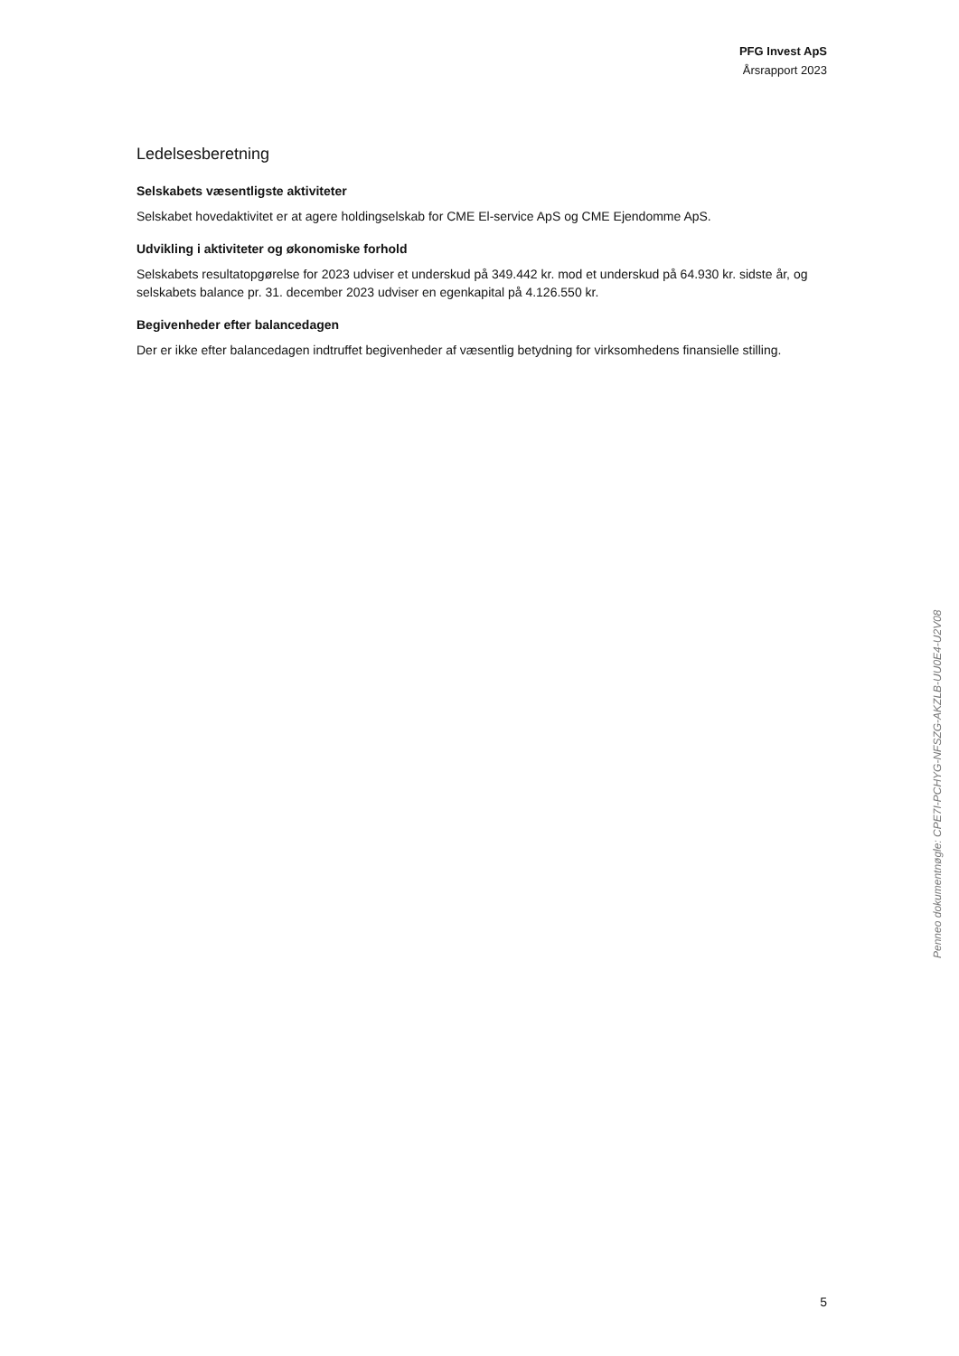PFG Invest ApS
Årsrapport 2023
Ledelsesberetning
Selskabets væsentligste aktiviteter
Selskabet hovedaktivitet er at agere holdingselskab for CME El-service ApS og CME Ejendomme ApS.
Udvikling i aktiviteter og økonomiske forhold
Selskabets resultatopgørelse for 2023 udviser et underskud på 349.442 kr. mod et underskud på 64.930 kr. sidste år, og selskabets balance pr. 31. december 2023 udviser en egenkapital på 4.126.550 kr.
Begivenheder efter balancedagen
Der er ikke efter balancedagen indtruffet begivenheder af væsentlig betydning for virksomhedens finansielle stilling.
Penneo dokumentnøgle: CPE7I-PCHYG-NFSZG-AKZLB-UU0E4-U2V08
5